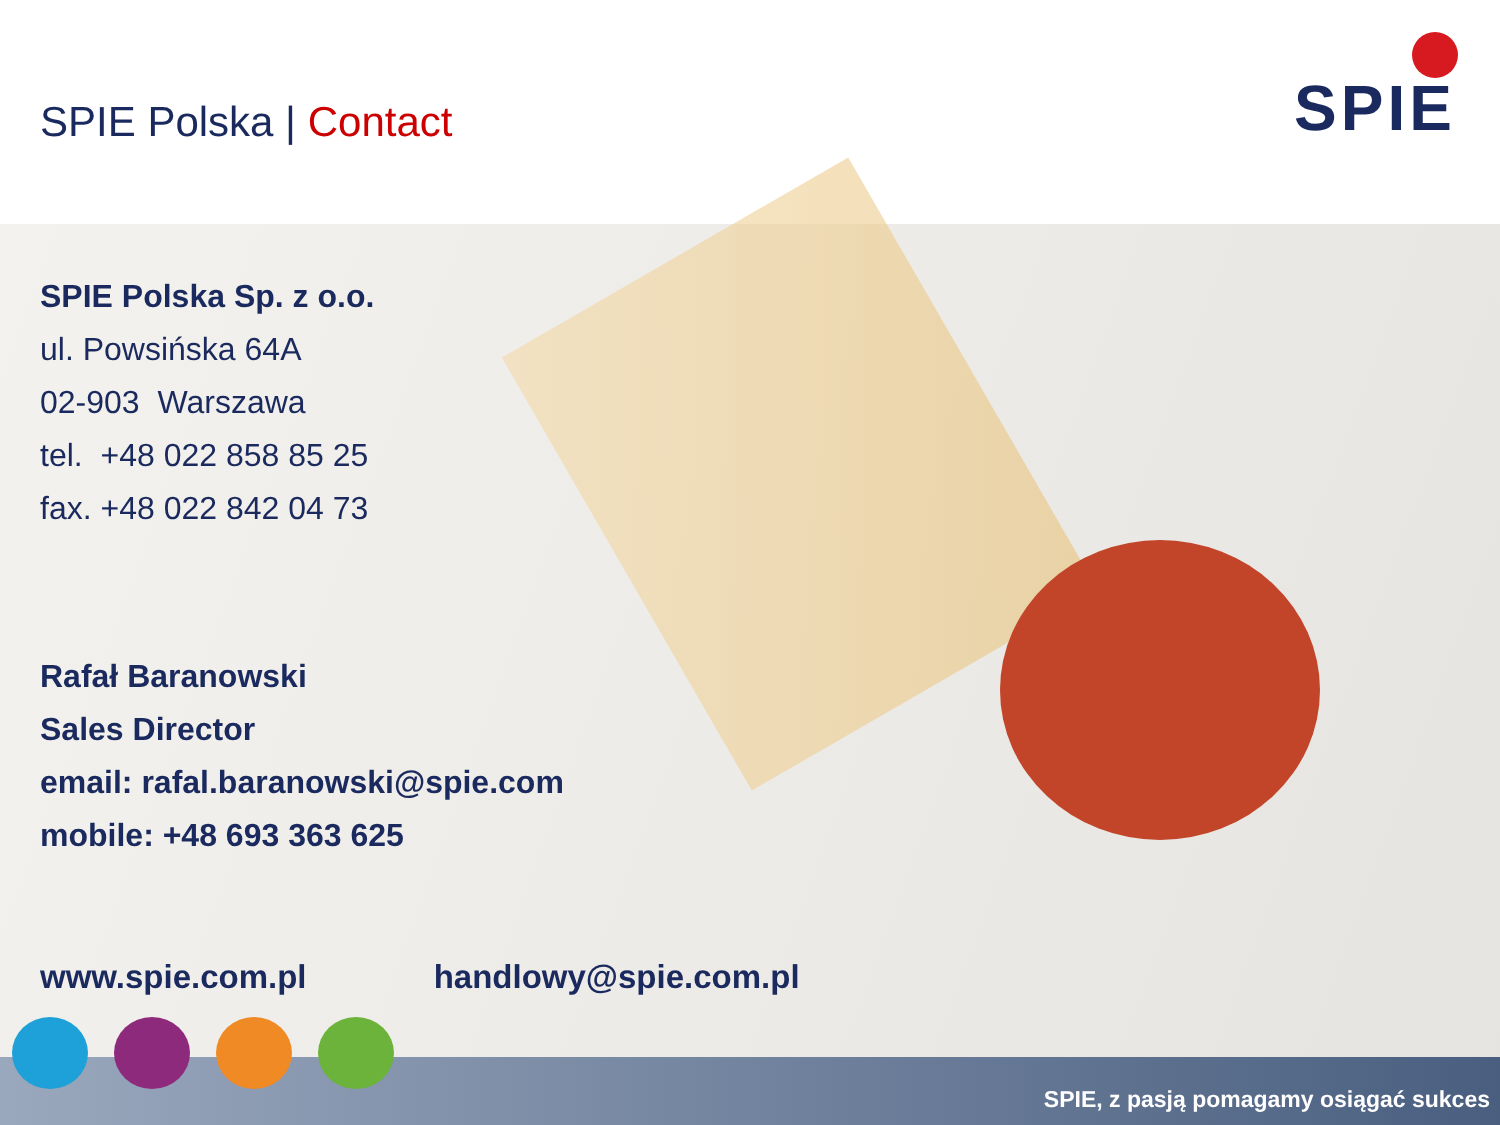SPIE Polska | Contact
SPIE
SPIE Polska Sp. z o.o.
ul. Powsińska 64A
02-903 Warszawa
tel. +48 022 858 85 25
fax. +48 022 842 04 73
Rafał Baranowski
Sales Director
email: rafal.baranowski@spie.com
mobile: +48 693 363 625
www.spie.com.pl handlowy@spie.com.pl
SPIE, z pasją pomagamy osiągać sukces